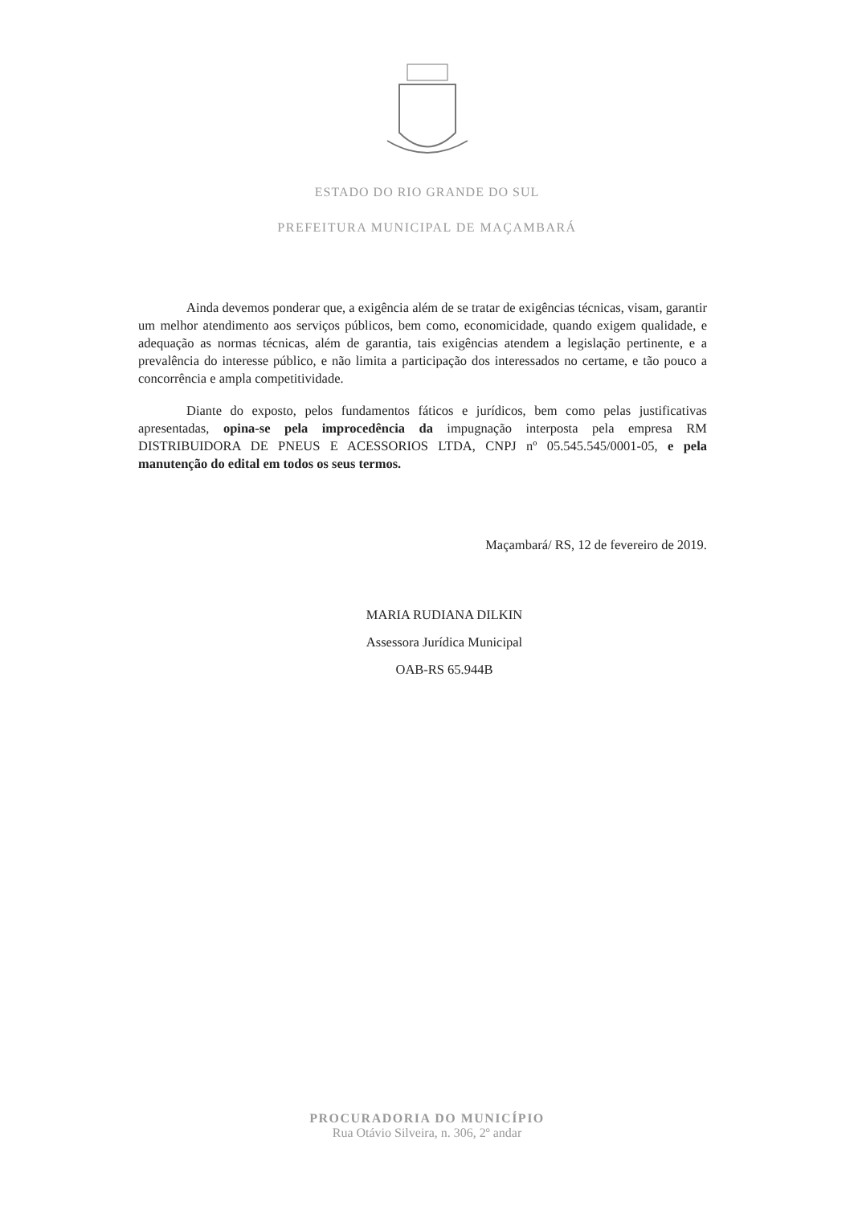ESTADO DO RIO GRANDE DO SUL
PREFEITURA MUNICIPAL DE MAÇAMBARÁ
Ainda devemos ponderar que, a exigência além de se tratar de exigências técnicas, visam, garantir um melhor atendimento aos serviços públicos, bem como, economicidade, quando exigem qualidade, e adequação as normas técnicas, além de garantia, tais exigências atendem a legislação pertinente, e a prevalência do interesse público, e não limita a participação dos interessados no certame, e tão pouco a concorrência e ampla competitividade.
Diante do exposto, pelos fundamentos fáticos e jurídicos, bem como pelas justificativas apresentadas, opina-se pela improcedência da impugnação interposta pela empresa RM DISTRIBUIDORA DE PNEUS E ACESSORIOS LTDA, CNPJ nº 05.545.545/0001-05, e pela manutenção do edital em todos os seus termos.
Maçambará/ RS, 12 de fevereiro de 2019.
MARIA RUDIANA DILKIN
Assessora Jurídica Municipal
OAB-RS 65.944B
PROCURADORIA DO MUNICÍPIO
Rua Otávio Silveira, n. 306, 2º andar